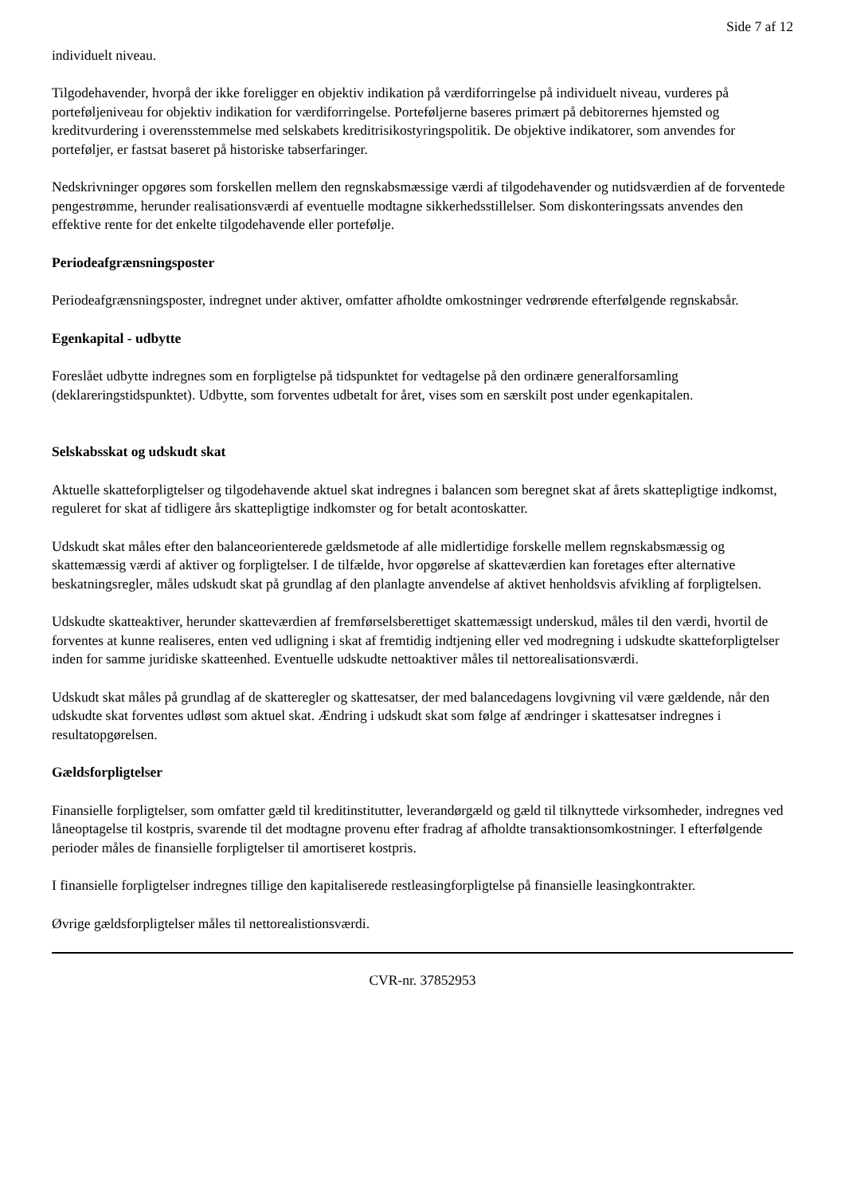Side 7 af 12
individuelt niveau.
Tilgodehavender, hvorpå der ikke foreligger en objektiv indikation på værdiforringelse på individuelt niveau, vurderes på porteføljeniveau for objektiv indikation for værdiforringelse. Porteføljerne baseres primært på debitorernes hjemsted og kreditvurdering i overensstemmelse med selskabets kreditrisikostyringspolitik. De objektive indikatorer, som anvendes for porteføljer, er fastsat baseret på historiske tabserfaringer.
Nedskrivninger opgøres som forskellen mellem den regnskabsmæssige værdi af tilgodehavender og nutidsværdien af de forventede pengestrømme, herunder realisationsværdi af eventuelle modtagne sikkerhedsstillelser. Som diskonteringssats anvendes den effektive rente for det enkelte tilgodehavende eller portefølje.
Periodeafgrænsningsposter
Periodeafgrænsningsposter, indregnet under aktiver, omfatter afholdte omkostninger vedrørende efterfølgende regnskabsår.
Egenkapital - udbytte
Foreslået udbytte indregnes som en forpligtelse på tidspunktet for vedtagelse på den ordinære generalforsamling (deklareringstidspunktet). Udbytte, som forventes udbetalt for året, vises som en særskilt post under egenkapitalen.
Selskabsskat og udskudt skat
Aktuelle skatteforpligtelser og tilgodehavende aktuel skat indregnes i balancen som beregnet skat af årets skattepligtige indkomst, reguleret for skat af tidligere års skattepligtige indkomster og for betalt acontoskatter.
Udskudt skat måles efter den balanceorienterede gældsmetode af alle midlertidige forskelle mellem regnskabsmæssig og skattemæssig værdi af aktiver og forpligtelser. I de tilfælde, hvor opgørelse af skatteværdien kan foretages efter alternative beskatningsregler, måles udskudt skat på grundlag af den planlagte anvendelse af aktivet henholdsvis afvikling af forpligtelsen.
Udskudte skatteaktiver, herunder skatteværdien af fremførselsberettiget skattemæssigt underskud, måles til den værdi, hvortil de forventes at kunne realiseres, enten ved udligning i skat af fremtidig indtjening eller ved modregning i udskudte skatteforpligtelser inden for samme juridiske skatteenhed. Eventuelle udskudte nettoaktiver måles til nettorealisationsværdi.
Udskudt skat måles på grundlag af de skatteregler og skattesatser, der med balancedagens lovgivning vil være gældende, når den udskudte skat forventes udløst som aktuel skat. Ændring i udskudt skat som følge af ændringer i skattesatser indregnes i resultatopgørelsen.
Gældsforpligtelser
Finansielle forpligtelser, som omfatter gæld til kreditinstitutter, leverandørgæld og gæld til tilknyttede virksomheder, indregnes ved låneoptagelse til kostpris, svarende til det modtagne provenu efter fradrag af afholdte transaktionsomkostninger. I efterfølgende perioder måles de finansielle forpligtelser til amortiseret kostpris.
I finansielle forpligtelser indregnes tillige den kapitaliserede restleasingforpligtelse på finansielle leasingkontrakter.
Øvrige gældsforpligtelser måles til nettorealistionsværdi.
CVR-nr. 37852953